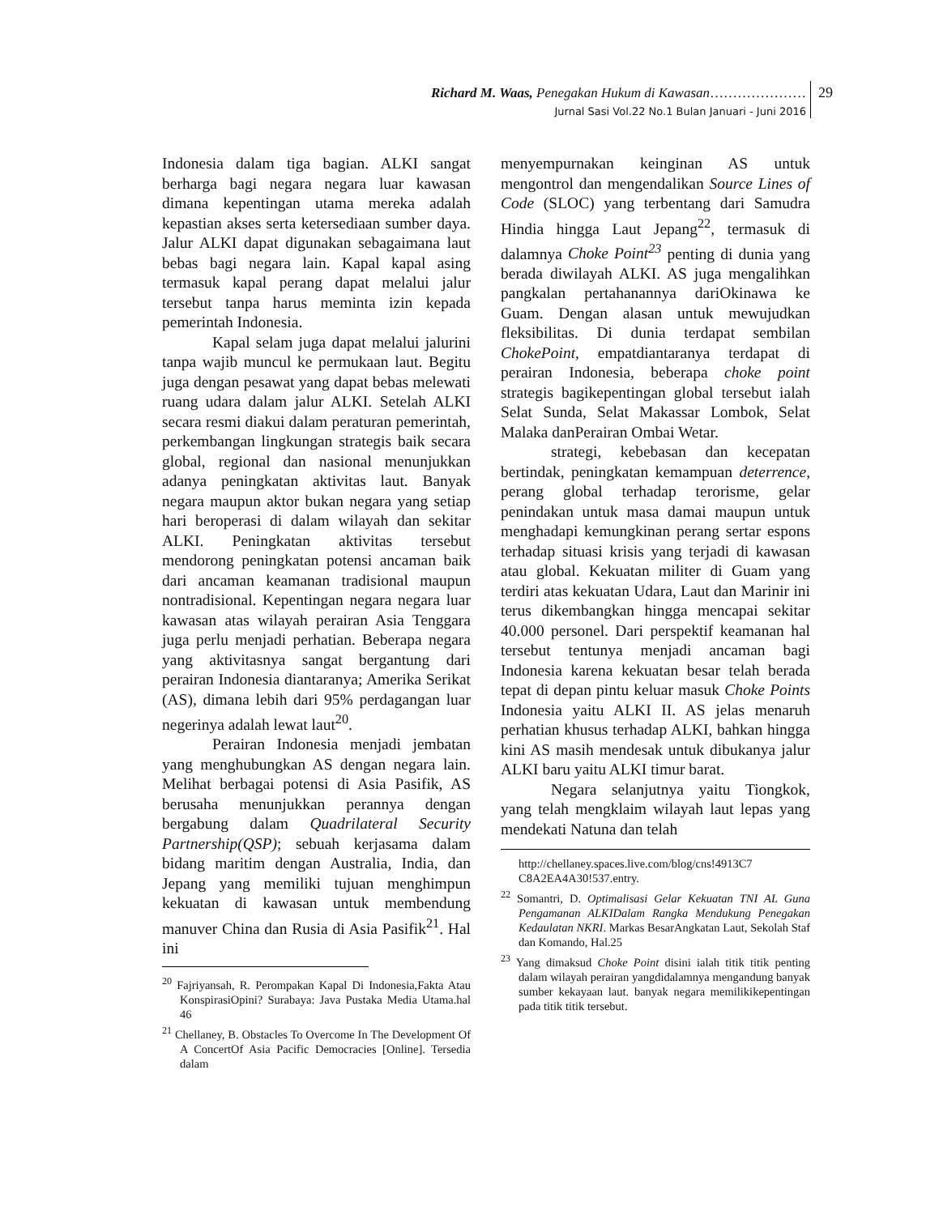Richard M. Waas, Penegakan Hukum di Kawasan…………………
Jurnal Sasi Vol.22 No.1 Bulan Januari - Juni 2016
29
Indonesia dalam tiga bagian. ALKI sangat berharga bagi negara negara luar kawasan dimana kepentingan utama mereka adalah kepastian akses serta ketersediaan sumber daya. Jalur ALKI dapat digunakan sebagaimana laut bebas bagi negara lain. Kapal kapal asing termasuk kapal perang dapat melalui jalur tersebut tanpa harus meminta izin kepada pemerintah Indonesia.
Kapal selam juga dapat melalui jalurini tanpa wajib muncul ke permukaan laut. Begitu juga dengan pesawat yang dapat bebas melewati ruang udara dalam jalur ALKI. Setelah ALKI secara resmi diakui dalam peraturan pemerintah, perkembangan lingkungan strategis baik secara global, regional dan nasional menunjukkan adanya peningkatan aktivitas laut. Banyak negara maupun aktor bukan negara yang setiap hari beroperasi di dalam wilayah dan sekitar ALKI. Peningkatan aktivitas tersebut mendorong peningkatan potensi ancaman baik dari ancaman keamanan tradisional maupun nontradisional. Kepentingan negara negara luar kawasan atas wilayah perairan Asia Tenggara juga perlu menjadi perhatian. Beberapa negara yang aktivitasnya sangat bergantung dari perairan Indonesia diantaranya; Amerika Serikat (AS), dimana lebih dari 95% perdagangan luar negerinya adalah lewat laut<sup>20</sup>.
Perairan Indonesia menjadi jembatan yang menghubungkan AS dengan negara lain. Melihat berbagai potensi di Asia Pasifik, AS berusaha menunjukkan perannya dengan bergabung dalam Quadrilateral Security Partnership(QSP); sebuah kerjasama dalam bidang maritim dengan Australia, India, dan Jepang yang memiliki tujuan menghimpun kekuatan di kawasan untuk membendung manuver China dan Rusia di Asia Pasifik<sup>21</sup>. Hal ini
<sup>20</sup> Fajriyansah, R. Perompakan Kapal Di Indonesia,Fakta Atau KonspirasiOpini? Surabaya: Java Pustaka Media Utama.hal 46
<sup>21</sup> Chellaney, B. Obstacles To Overcome In The Development Of A ConcertOf Asia Pacific Democracies [Online]. Tersedia dalam
menyempurnakan keinginan AS untuk mengontrol dan mengendalikan Source Lines of Code (SLOC) yang terbentang dari Samudra Hindia hingga Laut Jepang<sup>22</sup>, termasuk di dalamnya Choke Point<sup>23</sup> penting di dunia yang berada diwilayah ALKI. AS juga mengalihkan pangkalan pertahanannya dariOkinawa ke Guam. Dengan alasan untuk mewujudkan fleksibilitas. Di dunia terdapat sembilan ChokePoint, empatdiantaranya terdapat di perairan Indonesia, beberapa choke point strategis bagikepentingan global tersebut ialah Selat Sunda, Selat Makassar Lombok, Selat Malaka danPerairan Ombai Wetar.
strategi, kebebasan dan kecepatan bertindak, peningkatan kemampuan deterrence, perang global terhadap terorisme, gelar penindakan untuk masa damai maupun untuk menghadapi kemungkinan perang sertar espons terhadap situasi krisis yang terjadi di kawasan atau global. Kekuatan militer di Guam yang terdiri atas kekuatan Udara, Laut dan Marinir ini terus dikembangkan hingga mencapai sekitar 40.000 personel. Dari perspektif keamanan hal tersebut tentunya menjadi ancaman bagi Indonesia karena kekuatan besar telah berada tepat di depan pintu keluar masuk Choke Points Indonesia yaitu ALKI II. AS jelas menaruh perhatian khusus terhadap ALKI, bahkan hingga kini AS masih mendesak untuk dibukanya jalur ALKI baru yaitu ALKI timur barat.
Negara selanjutnya yaitu Tiongkok, yang telah mengklaim wilayah laut lepas yang mendekati Natuna dan telah
http://chellaney.spaces.live.com/blog/cns!4913C7 C8A2EA4A30!537.entry.
<sup>22</sup> Somantri, D. Optimalisasi Gelar Kekuatan TNI AL Guna Pengamanan ALKIDalam Rangka Mendukung Penegakan Kedaulatan NKRI. Markas BesarAngkatan Laut, Sekolah Staf dan Komando, Hal.25
<sup>23</sup> Yang dimaksud Choke Point disini ialah titik titik penting dalam wilayah perairan yangdidalamnya mengandung banyak sumber kekayaan laut. banyak negara memilikikepentingan pada titik titik tersebut.